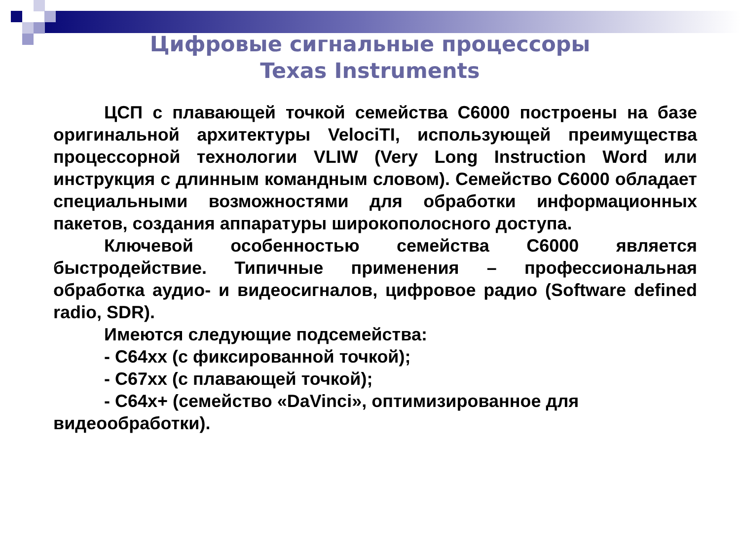Цифровые сигнальные процессоры
Texas Instruments
ЦСП с плавающей точкой семейства С6000 построены на базе оригинальной архитектуры VelociTI, использующей преимущества процессорной технологии VLIW (Very Long Instruction Word или инструкция с длинным командным словом). Семейство С6000 обладает специальными возможностями для обработки информационных пакетов, создания аппаратуры широкополосного доступа.
Ключевой особенностью семейства С6000 является быстродействие. Типичные применения – профессиональная обработка аудио- и видеосигналов, цифровое радио (Software defined radio, SDR).
Имеются следующие подсемейства:
- С64хх (с фиксированной точкой);
- С67хх (с плавающей точкой);
- С64х+ (семейство «DaVinci», оптимизированное для видеообработки).